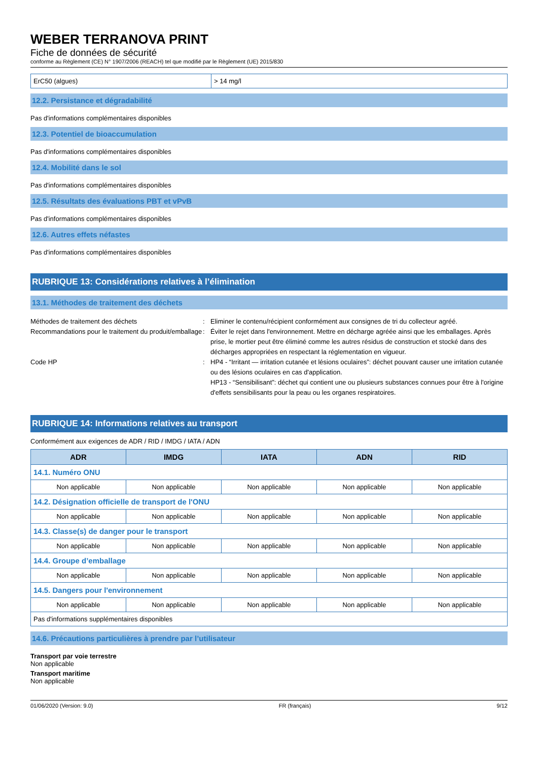WEBER TERRANOVA PRINT
Fiche de données de sécurité
conforme au Règlement (CE) N° 1907/2006 (REACH) tel que modifié par le Règlement (UE) 2015/830
| ErC50 (algues) | > 14 mg/l |
12.2. Persistance et dégradabilité
Pas d'informations complémentaires disponibles
12.3. Potentiel de bioaccumulation
Pas d'informations complémentaires disponibles
12.4. Mobilité dans le sol
Pas d'informations complémentaires disponibles
12.5. Résultats des évaluations PBT et vPvB
Pas d'informations complémentaires disponibles
12.6. Autres effets néfastes
Pas d'informations complémentaires disponibles
RUBRIQUE 13: Considérations relatives à l’élimination
13.1. Méthodes de traitement des déchets
Méthodes de traitement des déchets
:
Eliminer le contenu/récipient conformément aux consignes de tri du collecteur agréé.
Recommandations pour le traitement du produit/emballage
:
Éviter le rejet dans l'environnement. Mettre en décharge agréée ainsi que les emballages. Après prise, le mortier peut être éliminé comme les autres résidus de construction et stocké dans des décharges appropriées en respectant la réglementation en vigueur.
Code HP
:
HP4 - “Irritant — irritation cutanée et lésions oculaires”: déchet pouvant causer une irritation cutanée ou des lésions oculaires en cas d'application.
HP13 - “Sensibilisant”: déchet qui contient une ou plusieurs substances connues pour être à l'origine d'effets sensibilisants pour la peau ou les organes respiratoires.
RUBRIQUE 14: Informations relatives au transport
Conformément aux exigences de ADR / RID / IMDG / IATA / ADN
| ADR | IMDG | IATA | ADN | RID |
| --- | --- | --- | --- | --- |
| 14.1. Numéro ONU | | | | |
| Non applicable | Non applicable | Non applicable | Non applicable | Non applicable |
| 14.2. Désignation officielle de transport de l'ONU | | | | |
| Non applicable | Non applicable | Non applicable | Non applicable | Non applicable |
| 14.3. Classe(s) de danger pour le transport | | | | |
| Non applicable | Non applicable | Non applicable | Non applicable | Non applicable |
| 14.4. Groupe d’emballage | | | | |
| Non applicable | Non applicable | Non applicable | Non applicable | Non applicable |
| 14.5. Dangers pour l'environnement | | | | |
| Non applicable | Non applicable | Non applicable | Non applicable | Non applicable |
| Pas d'informations supplémentaires disponibles | | | | |
14.6. Précautions particulières à prendre par l’utilisateur
Transport par voie terrestre
Non applicable
Transport maritime
Non applicable
01/06/2020 (Version: 9.0) FR (français) 9/12